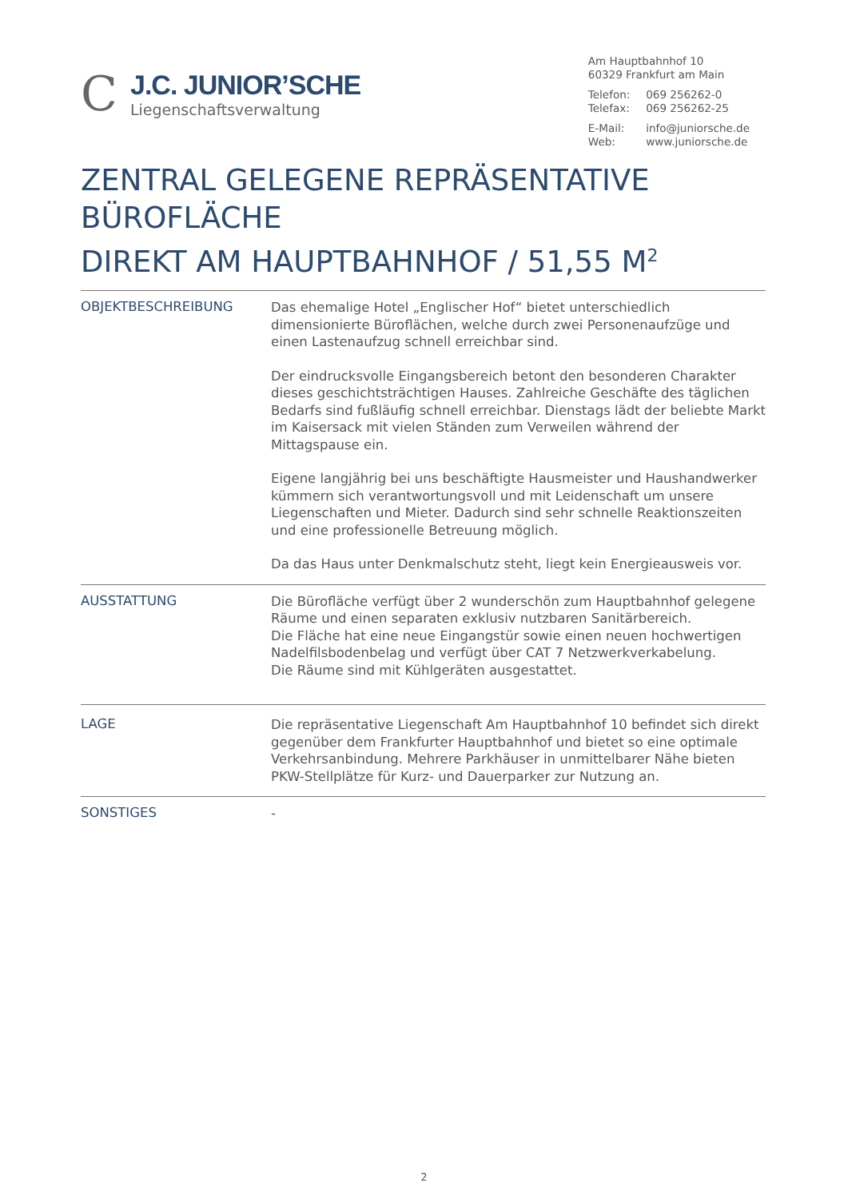C
J.C. JUNIOR’SCHE
Liegenschaftsverwaltung
Am Hauptbahnhof 10
60329 Frankfurt am Main
| Telefon: | 069 256262-0 |
| Telefax: | 069 256262-25 |
| E-Mail: | info@juniorsche.de |
| Web: | www.juniorsche.de |
ZENTRAL GELEGENE REPRÄSENTATIVE BÜROFLÄCHE
DIREKT AM HAUPTBAHNHOF / 51,55 M<sup>2</sup>
OBJEKTBESCHREIBUNG
Das ehemalige Hotel „Englischer Hof“ bietet unterschiedlich dimensionierte Büroflächen, welche durch zwei Personenaufzüge und einen Lastenaufzug schnell erreichbar sind.
Der eindrucksvolle Eingangsbereich betont den besonderen Charakter dieses geschichtsträchtigen Hauses. Zahlreiche Geschäfte des täglichen Bedarfs sind fußläufig schnell erreichbar. Dienstags lädt der beliebte Markt im Kaisersack mit vielen Ständen zum Verweilen während der Mittagspause ein.
Eigene langjährig bei uns beschäftigte Hausmeister und Haushandwerker kümmern sich verantwortungsvoll und mit Leidenschaft um unsere Liegenschaften und Mieter. Dadurch sind sehr schnelle Reaktionszeiten und eine professionelle Betreuung möglich.
Da das Haus unter Denkmalschutz steht, liegt kein Energieausweis vor.
AUSSTATTUNG
Die Bürofläche verfügt über 2 wunderschön zum Hauptbahnhof gelegene Räume und einen separaten exklusiv nutzbaren Sanitärbereich.
Die Fläche hat eine neue Eingangstür sowie einen neuen hochwertigen Nadelfilsbodenbelag und verfügt über CAT 7 Netzwerkverkabelung.
Die Räume sind mit Kühlgeräten ausgestattet.
LAGE
Die repräsentative Liegenschaft Am Hauptbahnhof 10 befindet sich direkt gegenüber dem Frankfurter Hauptbahnhof und bietet so eine optimale
Verkehrsanbindung. Mehrere Parkhäuser in unmittelbarer Nähe bieten PKW-Stellplätze für Kurz- und Dauerparker zur Nutzung an.
SONSTIGES
-
2